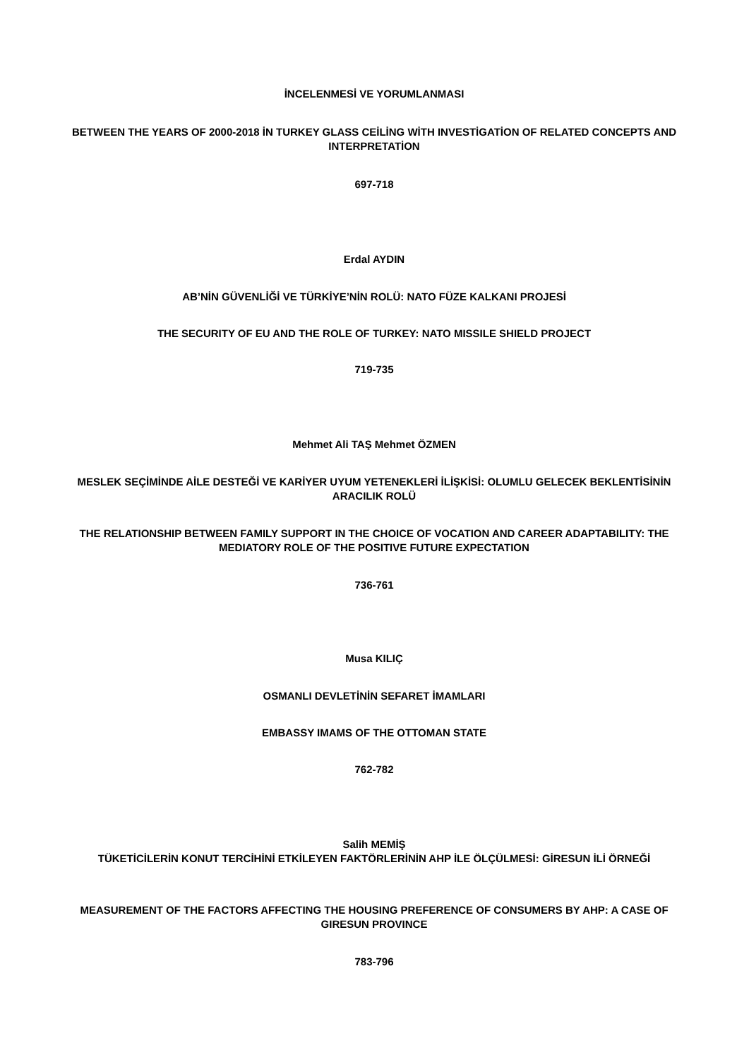İNCELENMESİ VE YORUMLANMASI
BETWEEN THE YEARS OF 2000-2018 İN TURKEY GLASS CEİLİNG WİTH INVESTİGATİON OF RELATED CONCEPTS AND INTERPRETATİON
697-718
Erdal AYDIN
AB’NİN GÜVENLİĞİ VE TÜRKİYE’NİN ROLÜ: NATO FÜZE KALKANI PROJESİ
THE SECURITY OF EU AND THE ROLE OF TURKEY: NATO MISSILE SHIELD PROJECT
719-735
Mehmet Ali TAŞ Mehmet ÖZMEN
MESLEK SEÇİMİNDE AİLE DESTEĞİ VE KARİYER UYUM YETENEKLERİ İLİŞKİSİ: OLUMLU GELECEK BEKLENTİSİNİN ARACILIK ROLÜ
THE RELATIONSHIP BETWEEN FAMILY SUPPORT IN THE CHOICE OF VOCATION AND CAREER ADAPTABILITY: THE MEDIATORY ROLE OF THE POSITIVE FUTURE EXPECTATION
736-761
Musa KILIÇ
OSMANLI DEVLETİNİN SEFARET İMAMLARI
EMBASSY IMAMS OF THE OTTOMAN STATE
762-782
Salih MEMİŞ
TÜKETİCİLERİN KONUT TERCİHİNİ ETKİLEYEN FAKTÖRLERİNİN AHP İLE ÖLÇÜLMESİ: GİRESUN İLİ ÖRNEĞİ
MEASUREMENT OF THE FACTORS AFFECTING THE HOUSING PREFERENCE OF CONSUMERS BY AHP: A CASE OF GIRESUN PROVINCE
783-796